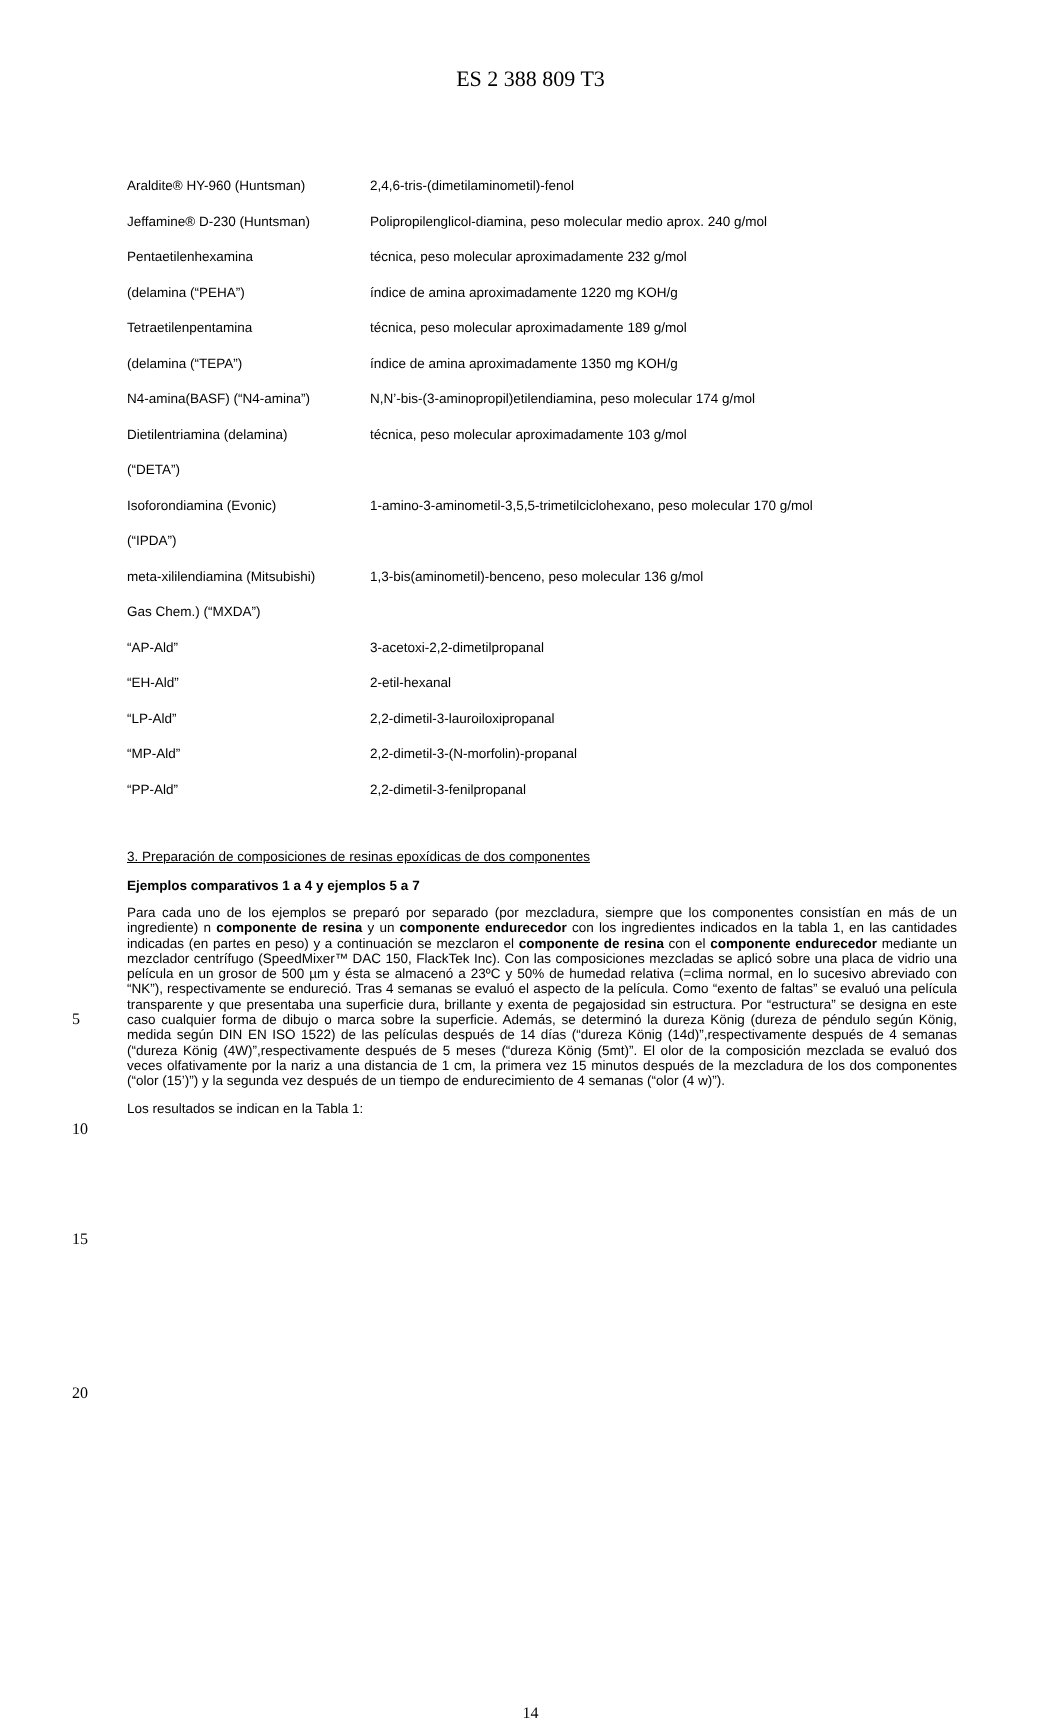ES 2 388 809 T3
| Araldite® HY-960 (Huntsman) | 2,4,6-tris-(dimetilaminometil)-fenol |
| Jeffamine® D-230 (Huntsman) | Polipropilenglicol-diamina, peso molecular medio aprox. 240 g/mol |
| Pentaetilenhexamina | técnica, peso molecular aproximadamente 232 g/mol |
| (delamina (“PEHA”) | índice de amina aproximadamente 1220 mg KOH/g |
| Tetraetilenpentamina | técnica, peso molecular aproximadamente 189 g/mol |
| (delamina (“TEPA”) | índice de amina aproximadamente 1350 mg KOH/g |
| N4-amina(BASF) (“N4-amina”) | N,N’-bis-(3-aminopropil)etilendiamina, peso molecular 174 g/mol |
| Dietilentriamina (delamina) | técnica, peso molecular aproximadamente 103 g/mol |
| (“DETA”) | |
| Isoforondiamina (Evonic) | 1-amino-3-aminometil-3,5,5-trimetilciclohexano, peso molecular 170 g/mol |
| (“IPDA”) | |
| meta-xililendiamina (Mitsubishi) | 1,3-bis(aminometil)-benceno, peso molecular 136 g/mol |
| Gas Chem.) (“MXDA”) | |
| “AP-Ald” | 3-acetoxi-2,2-dimetilpropanal |
| “EH-Ald” | 2-etil-hexanal |
| “LP-Ald” | 2,2-dimetil-3-lauroiloxipropanal |
| “MP-Ald” | 2,2-dimetil-3-(N-morfolin)-propanal |
| “PP-Ald” | 2,2-dimetil-3-fenilpropanal |
3. Preparación de composiciones de resinas epoxídicas de dos componentes
Ejemplos comparativos 1 a 4 y ejemplos 5 a 7
Para cada uno de los ejemplos se preparó por separado (por mezcladura, siempre que los componentes consistían en más de un ingrediente) n componente de resina y un componente endurecedor con los ingredientes indicados en la tabla 1, en las cantidades indicadas (en partes en peso) y a continuación se mezclaron el componente de resina con el componente endurecedor mediante un mezclador centrífugo (SpeedMixer™ DAC 150, FlackTek Inc). Con las composiciones mezcladas se aplicó sobre una placa de vidrio una película en un grosor de 500 µm y ésta se almacenó a 23ºC y 50% de humedad relativa (=clima normal, en lo sucesivo abreviado con “NK”), respectivamente se endureció. Tras 4 semanas se evaluó el aspecto de la película. Como “exento de faltas” se evaluó una película transparente y que presentaba una superficie dura, brillante y exenta de pegajosidad sin estructura. Por “estructura” se designa en este caso cualquier forma de dibujo o marca sobre la superficie. Además, se determinó la dureza König (dureza de péndulo según König, medida según DIN EN ISO 1522) de las películas después de 14 días (“dureza König (14d)”,respectivamente después de 4 semanas (“dureza König (4W)”,respectivamente después de 5 meses (“dureza König (5mt)”. El olor de la composición mezclada se evaluó dos veces olfativamente por la nariz a una distancia de 1 cm, la primera vez 15 minutos después de la mezcladura de los dos componentes (“olor (15’)”) y la segunda vez después de un tiempo de endurecimiento de 4 semanas (“olor (4 w)”).
Los resultados se indican en la Tabla 1:
5
10
15
20
14